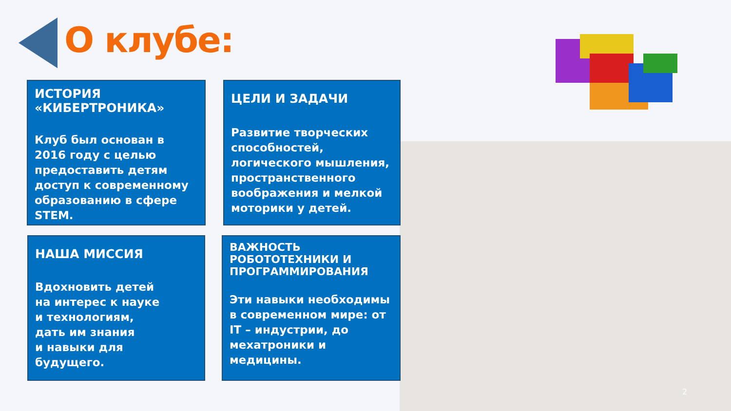О клубе:
ИСТОРИЯ «КИБЕРТРОНИКА»
Клуб был основан в 2016 году с целью предоставить детям доступ к современному образованию в сфере STEM.
ЦЕЛИ И ЗАДАЧИ
Развитие творческих способностей, логического мышления, пространственного воображения и мелкой моторики у детей.
НАША МИССИЯ
Вдохновить детей
на интерес к науке
и технологиям,
дать им знания
и навыки для
будущего.
ВАЖНОСТЬ РОБОТОТЕХНИКИ И ПРОГРАММИРОВАНИЯ
Эти навыки необходимы в современном мире: от IT – индустрии, до мехатроники и медицины.
2